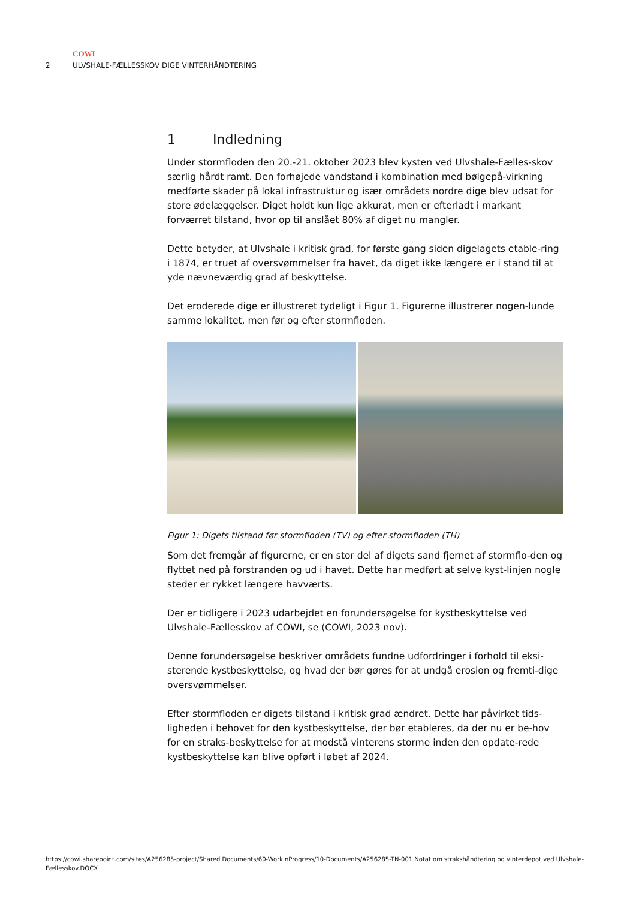COWI
2 ULVSHALE-FÆLLESSKOV DIGE VINTERHÅNDTERING
1 Indledning
Under stormfloden den 20.-21. oktober 2023 blev kysten ved Ulvshale-Fælles-skov særlig hårdt ramt. Den forhøjede vandstand i kombination med bølgepå-virkning medførte skader på lokal infrastruktur og især områdets nordre dige blev udsat for store ødelæggelser. Diget holdt kun lige akkurat, men er efterladt i markant forværret tilstand, hvor op til anslået 80% af diget nu mangler.
Dette betyder, at Ulvshale i kritisk grad, for første gang siden digelagets etable-ring i 1874, er truet af oversvømmelser fra havet, da diget ikke længere er i stand til at yde nævneværdig grad af beskyttelse.
Det eroderede dige er illustreret tydeligt i Figur 1. Figurerne illustrerer nogen-lunde samme lokalitet, men før og efter stormfloden.
Figur 1: Digets tilstand før stormfloden (TV) og efter stormfloden (TH)
Som det fremgår af figurerne, er en stor del af digets sand fjernet af stormflo-den og flyttet ned på forstranden og ud i havet. Dette har medført at selve kyst-linjen nogle steder er rykket længere havværts.
Der er tidligere i 2023 udarbejdet en forundersøgelse for kystbeskyttelse ved Ulvshale-Fællesskov af COWI, se (COWI, 2023 nov).
Denne forundersøgelse beskriver områdets fundne udfordringer i forhold til eksi-sterende kystbeskyttelse, og hvad der bør gøres for at undgå erosion og fremti-dige oversvømmelser.
Efter stormfloden er digets tilstand i kritisk grad ændret. Dette har påvirket tids-ligheden i behovet for den kystbeskyttelse, der bør etableres, da der nu er be-hov for en straks-beskyttelse for at modstå vinterens storme inden den opdate-rede kystbeskyttelse kan blive opført i løbet af 2024.
https://cowi.sharepoint.com/sites/A256285-project/Shared Documents/60-WorkInProgress/10-Documents/A256285-TN-001 Notat om strakshåndtering og vinterdepot ved Ulvshale-Fællesskov.DOCX